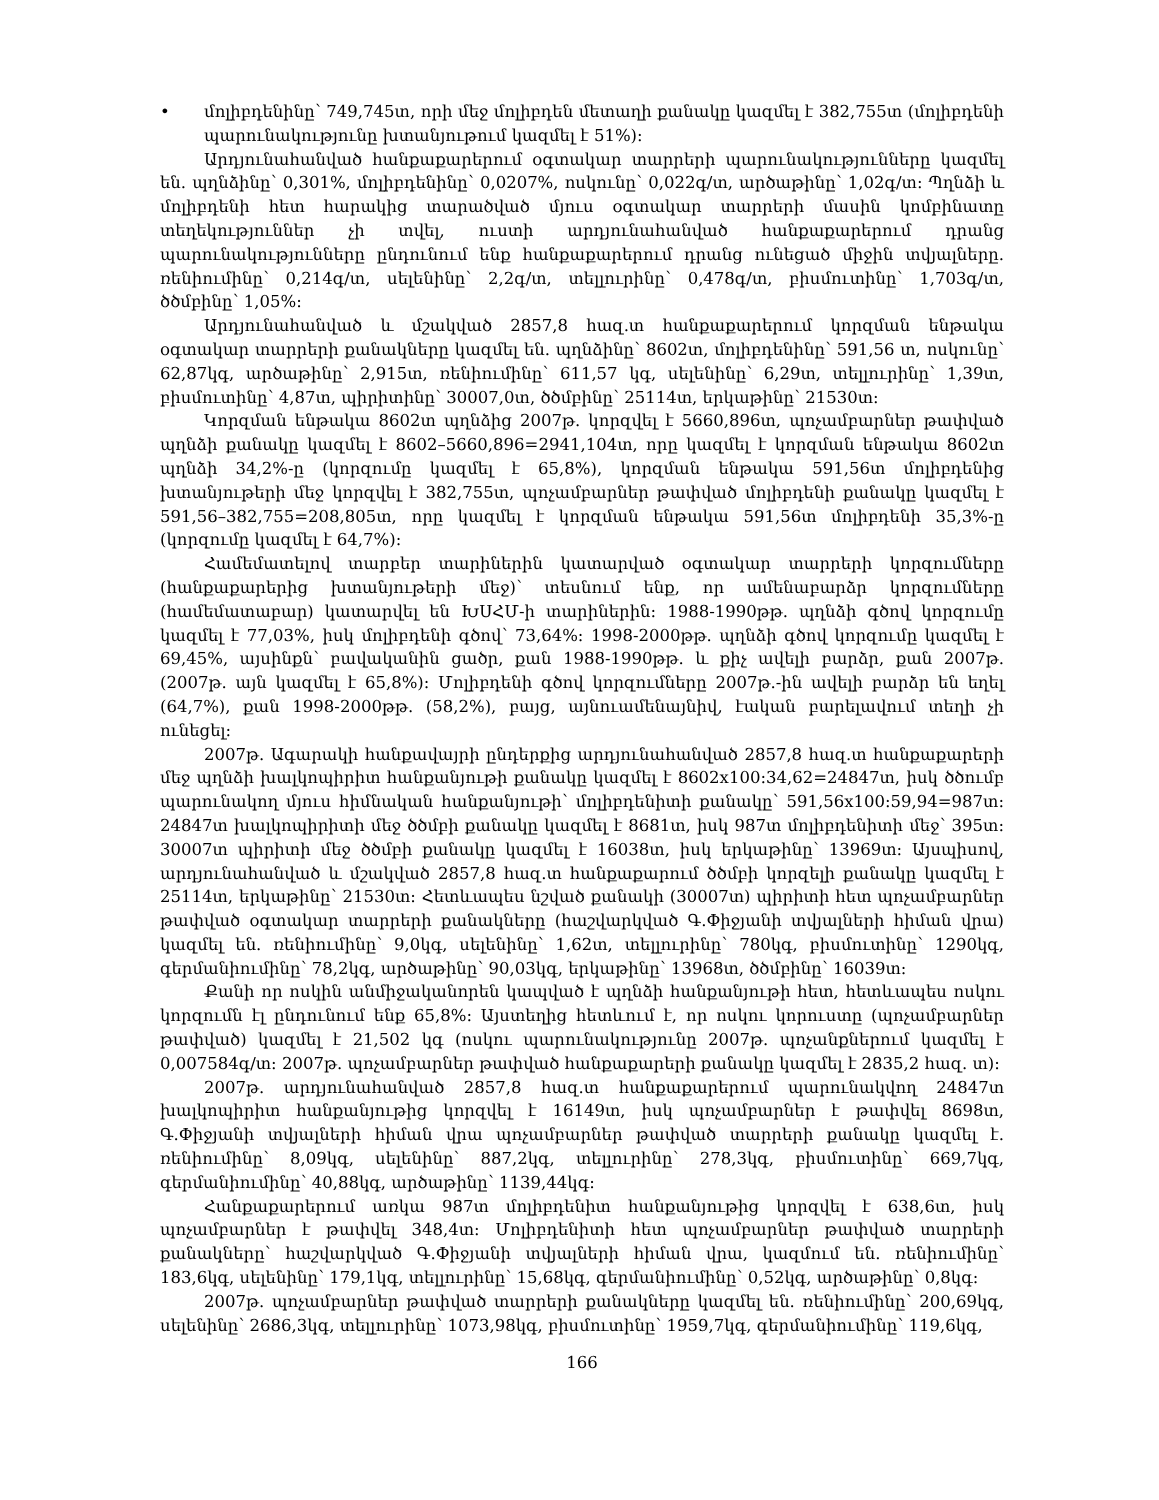• մոլիբդենինը՝ 749,745տ, որի մեջ մոլիբդեն մետաղի քանակը կազմել է 382,755տ (մոլիբդենի պարունակությունը խտանյութում կազմել է 51%):
Արդյունահանված հանքաքարերում օգտակար տարրերի պարունակությունները կազմել են. պղնձինը՝ 0,301%, մոլիբդենինը՝ 0,0207%, ոսկունը՝ 0,022գ/տ, արծաթինը՝ 1,02գ/տ: Պղնձի և մոլիբդենի հետ հարակից տարածված մյուս օգտակար տարրերի մասին կոմբինատը տեղեկություններ չի տվել, ուստի արդյունահանված հանքաքարերում դրանց պարունակությունները ընդունում ենք հանքաքարերում դրանց ունեցած միջին տվյալները. ռենիումինը՝ 0,214գ/տ, սելենինը՝ 2,2գ/տ, տելլուրինը՝ 0,478գ/տ, բիսմուտինը՝ 1,703գ/տ, ծծմբինը՝ 1,05%:
Արդյունահանված և մշակված 2857,8 հազ.տ հանքաքարերում կորզման ենթակա օգտակար տարրերի քանակները կազմել են. պղնձինը՝ 8602տ, մոլիբդենինը՝ 591,56 տ, ոսկունը՝ 62,87կգ, արծաթինը՝ 2,915տ, ռենիումինը՝ 611,57 կգ, սելենինը՝ 6,29տ, տելլուրինը՝ 1,39տ, բիսմուտինը՝ 4,87տ, պիրիտինը՝ 30007,0տ, ծծմբինը՝ 25114տ, երկաթինը՝ 21530տ:
Կորզման ենթակա 8602տ պղնձից 2007թ. կորզվել է 5660,896տ, պոչամբարներ թափված պղնձի քանակը կազմել է 8602–5660,896=2941,104տ, որը կազմել է կորզման ենթակա 8602տ պղնձի 34,2%-ը (կորզումը կազմել է 65,8%), կորզման ենթակա 591,56տ մոլիբդենից խտանյութերի մեջ կորզվել է 382,755տ, պոչամբարներ թափված մոլիբդենի քանակը կազմել է 591,56–382,755=208,805տ, որը կազմել է կորզման ենթակա 591,56տ մոլիբդենի 35,3%-ը (կորզումը կազմել է 64,7%):
Համեմատելով տարբեր տարիներին կատարված օգտակար տարրերի կորզումները (հանքաքարերից խտանյութերի մեջ)՝ տեսնում ենք, որ ամենաբարձր կորզումները (համեմատաբար) կատարվել են ԽՍՀՄ-ի տարիներին: 1988-1990թթ. պղնձի գծով կորզումը կազմել է 77,03%, իսկ մոլիբդենի գծով՝ 73,64%: 1998-2000թթ. պղնձի գծով կորզումը կազմել է 69,45%, այսինքն՝ բավականին ցածր, քան 1988-1990թթ. և քիչ ավելի բարձր, քան 2007թ. (2007թ. այն կազմել է 65,8%): Մոլիբդենի գծով կորզումները 2007թ.-ին ավելի բարձր են եղել (64,7%), քան 1998-2000թթ. (58,2%), բայց, այնուամենայնիվ, էական բարելավում տեղի չի ունեցել:
2007թ. Ագարակի հանքավայրի ընդերքից արդյունահանված 2857,8 հազ.տ հանքաքարերի մեջ պղնձի խալկոպիրիտ հանքանյութի քանակը կազմել է 8602x100:34,62=24847տ, իսկ ծծումբ պարունակող մյուս հիմնական հանքանյութի՝ մոլիբդենիտի քանակը՝ 591,56x100:59,94=987տ: 24847տ խալկոպիրիտի մեջ ծծմբի քանակը կազմել է 8681տ, իսկ 987տ մոլիբդենիտի մեջ՝ 395տ: 30007տ պիրիտի մեջ ծծմբի քանակը կազմել է 16038տ, իսկ երկաթինը՝ 13969տ: Այսպիսով, արդյունահանված և մշակված 2857,8 հազ.տ հանքաքարում ծծմբի կորզելի քանակը կազմել է 25114տ, երկաթինը՝ 21530տ: Հետևապես նշված քանակի (30007տ) պիրիտի հետ պոչամբարներ թափված օգտակար տարրերի քանակները (հաշվարկված Գ.Փիջյանի տվյալների հիման վրա) կազմել են. ռենիումինը՝ 9,0կգ, սելենինը՝ 1,62տ, տելլուրինը՝ 780կգ, բիսմուտինը՝ 1290կգ, գերմանիումինը՝ 78,2կգ, արծաթինը՝ 90,03կգ, երկաթինը՝ 13968տ, ծծմբինը՝ 16039տ:
Քանի որ ոսկին անմիջականորեն կապված է պղնձի հանքանյութի հետ, հետևապես ոսկու կորզումն էլ ընդունում ենք 65,8%: Այստեղից հետևում է, որ ոսկու կորուստը (պոչամբարներ թափված) կազմել է 21,502 կգ (ոսկու պարունակությունը 2007թ. պոչանքներում կազմել է 0,007584գ/տ: 2007թ. պոչամբարներ թափված հանքաքարերի քանակը կազմել է 2835,2 հազ. տ):
2007թ. արդյունահանված 2857,8 հազ.տ հանքաքարերում պարունակվող 24847տ խալկոպիրիտ հանքանյութից կորզվել է 16149տ, իսկ պոչամբարներ է թափվել 8698տ, Գ.Փիջյանի տվյալների հիման վրա պոչամբարներ թափված տարրերի քանակը կազմել է. ռենիումինը՝ 8,09կգ, սելենինը՝ 887,2կգ, տելլուրինը՝ 278,3կգ, բիսմուտինը՝ 669,7կգ, գերմանիումինը՝ 40,88կգ, արծաթինը՝ 1139,44կգ:
Հանքաքարերում առկա 987տ մոլիբդենիտ հանքանյութից կորզվել է 638,6տ, իսկ պոչամբարներ է թափվել 348,4տ: Մոլիբդենիտի հետ պոչամբարներ թափված տարրերի քանակները՝ հաշվարկված Գ.Փիջյանի տվյալների հիման վրա, կազմում են. ռենիումինը՝ 183,6կգ, սելենինը՝ 179,1կգ, տելլուրինը՝ 15,68կգ, գերմանիումինը՝ 0,52կգ, արծաթինը՝ 0,8կգ:
2007թ. պոչամբարներ թափված տարրերի քանակները կազմել են. ռենիումինը՝ 200,69կգ, սելենինը՝ 2686,3կգ, տելլուրինը՝ 1073,98կգ, բիսմուտինը՝ 1959,7կգ, գերմանիումինը՝ 119,6կգ,
166